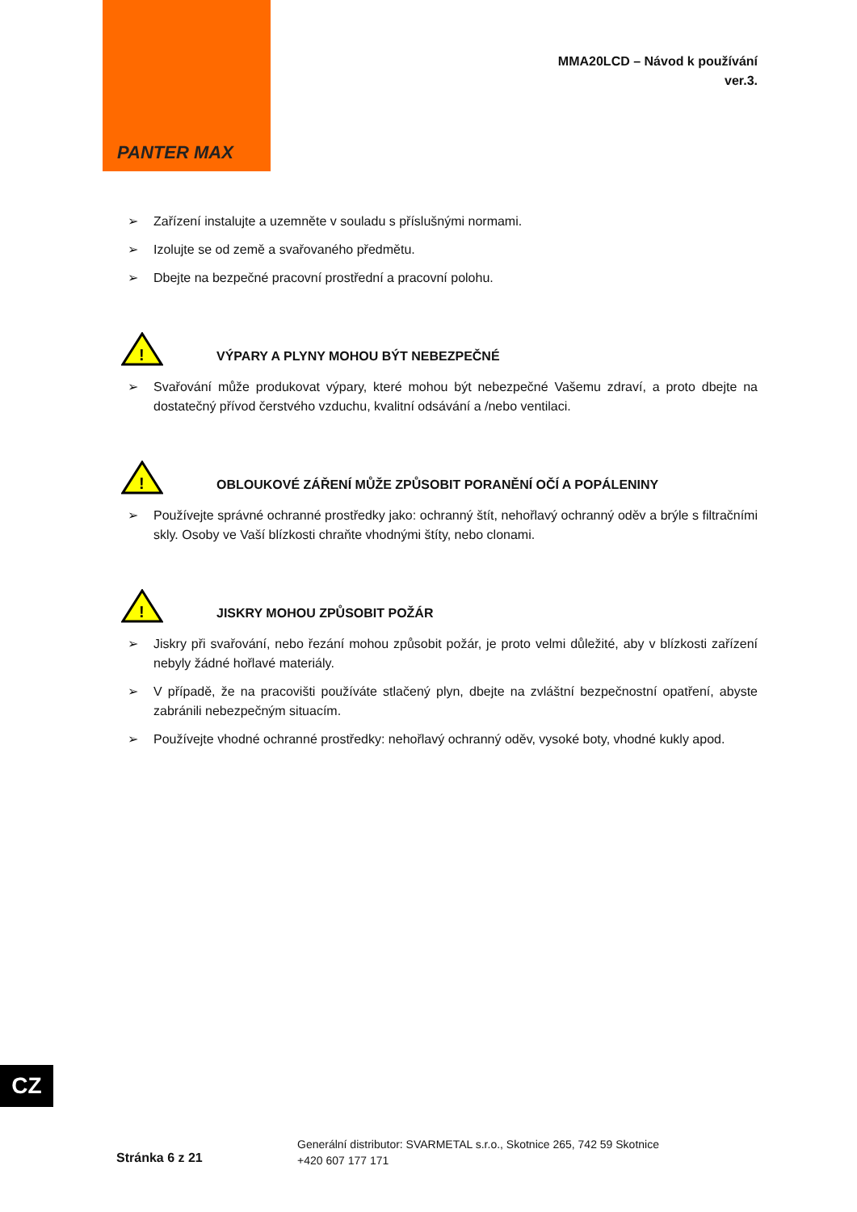PANTER MAX
MMA20LCD – Návod k používání
ver.3.
➢ Zařízení instalujte a uzemněte v souladu s příslušnými normami.
➢ Izolujte se od země a svařovaného předmětu.
➢ Dbejte na bezpečné pracovní prostřední a pracovní polohu.
!
VÝPARY A PLYNY MOHOU BÝT NEBEZPEČNÉ
➢ Svařování může produkovat výpary, které mohou být nebezpečné Vašemu zdraví, a proto dbejte na dostatečný přívod čerstvého vzduchu, kvalitní odsávání a /nebo ventilaci.
!
OBLOUKOVÉ ZÁŘENÍ MŮŽE ZPŮSOBIT PORANĚNÍ OČÍ A POPÁLENINY
➢ Používejte správné ochranné prostředky jako: ochranný štít, nehořlavý ochranný oděv a brýle s filtračními skly. Osoby ve Vaší blízkosti chraňte vhodnými štíty, nebo clonami.
!
JISKRY MOHOU ZPŮSOBIT POŽÁR
➢ Jiskry při svařování, nebo řezání mohou způsobit požár, je proto velmi důležité, aby v blízkosti zařízení nebyly žádné hořlavé materiály.
➢ V případě, že na pracovišti používáte stlačený plyn, dbejte na zvláštní bezpečnostní opatření, abyste zabránili nebezpečným situacím.
➢ Používejte vhodné ochranné prostředky: nehořlavý ochranný oděv, vysoké boty, vhodné kukly apod.
CZ
Stránka 6 z 21
Generální distributor: SVARMETAL s.r.o., Skotnice 265, 742 59 Skotnice
+420 607 177 171